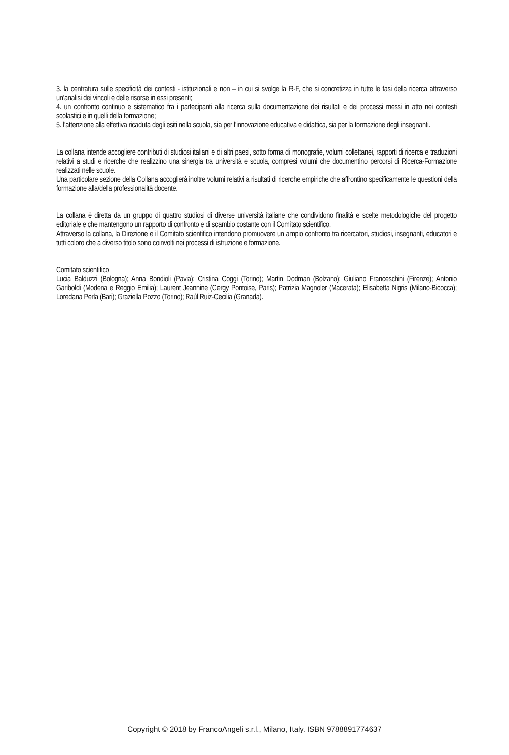3. la centratura sulle specificità dei contesti - istituzionali e non – in cui si svolge la R-F, che si concretizza in tutte le fasi della ricerca attraverso un’analisi dei vincoli e delle risorse in essi presenti;
4. un confronto continuo e sistematico fra i partecipanti alla ricerca sulla documentazione dei risultati e dei processi messi in atto nei contesti scolastici e in quelli della formazione;
5. l’attenzione alla effettiva ricaduta degli esiti nella scuola, sia per l’innovazione educativa e didattica, sia per la formazione degli insegnanti.
La collana intende accogliere contributi di studiosi italiani e di altri paesi, sotto forma di monografie, volumi collettanei, rapporti di ricerca e traduzioni relativi a studi e ricerche che realizzino una sinergia tra università e scuola, compresi volumi che documentino percorsi di Ricerca-Formazione realizzati nelle scuole.
Una particolare sezione della Collana accoglierà inoltre volumi relativi a risultati di ricerche empiriche che affrontino specificamente le questioni della formazione alla/della professionalità docente.
La collana è diretta da un gruppo di quattro studiosi di diverse università italiane che condividono finalità e scelte metodologiche del progetto editoriale e che mantengono un rapporto di confronto e di scambio costante con il Comitato scientifico.
Attraverso la collana, la Direzione e il Comitato scientifico intendono promuovere un ampio confronto tra ricercatori, studiosi, insegnanti, educatori e tutti coloro che a diverso titolo sono coinvolti nei processi di istruzione e formazione.
Comitato scientifico
Lucia Balduzzi (Bologna); Anna Bondioli (Pavia); Cristina Coggi (Torino); Martin Dodman (Bolzano); Giuliano Franceschini (Firenze); Antonio Gariboldi (Modena e Reggio Emilia); Laurent Jeannine (Cergy Pontoise, Paris); Patrizia Magnoler (Macerata); Elisabetta Nigris (Milano-Bicocca); Loredana Perla (Bari); Graziella Pozzo (Torino); Raúl Ruiz-Cecilia (Granada).
Copyright © 2018 by FrancoAngeli s.r.l., Milano, Italy. ISBN 9788891774637